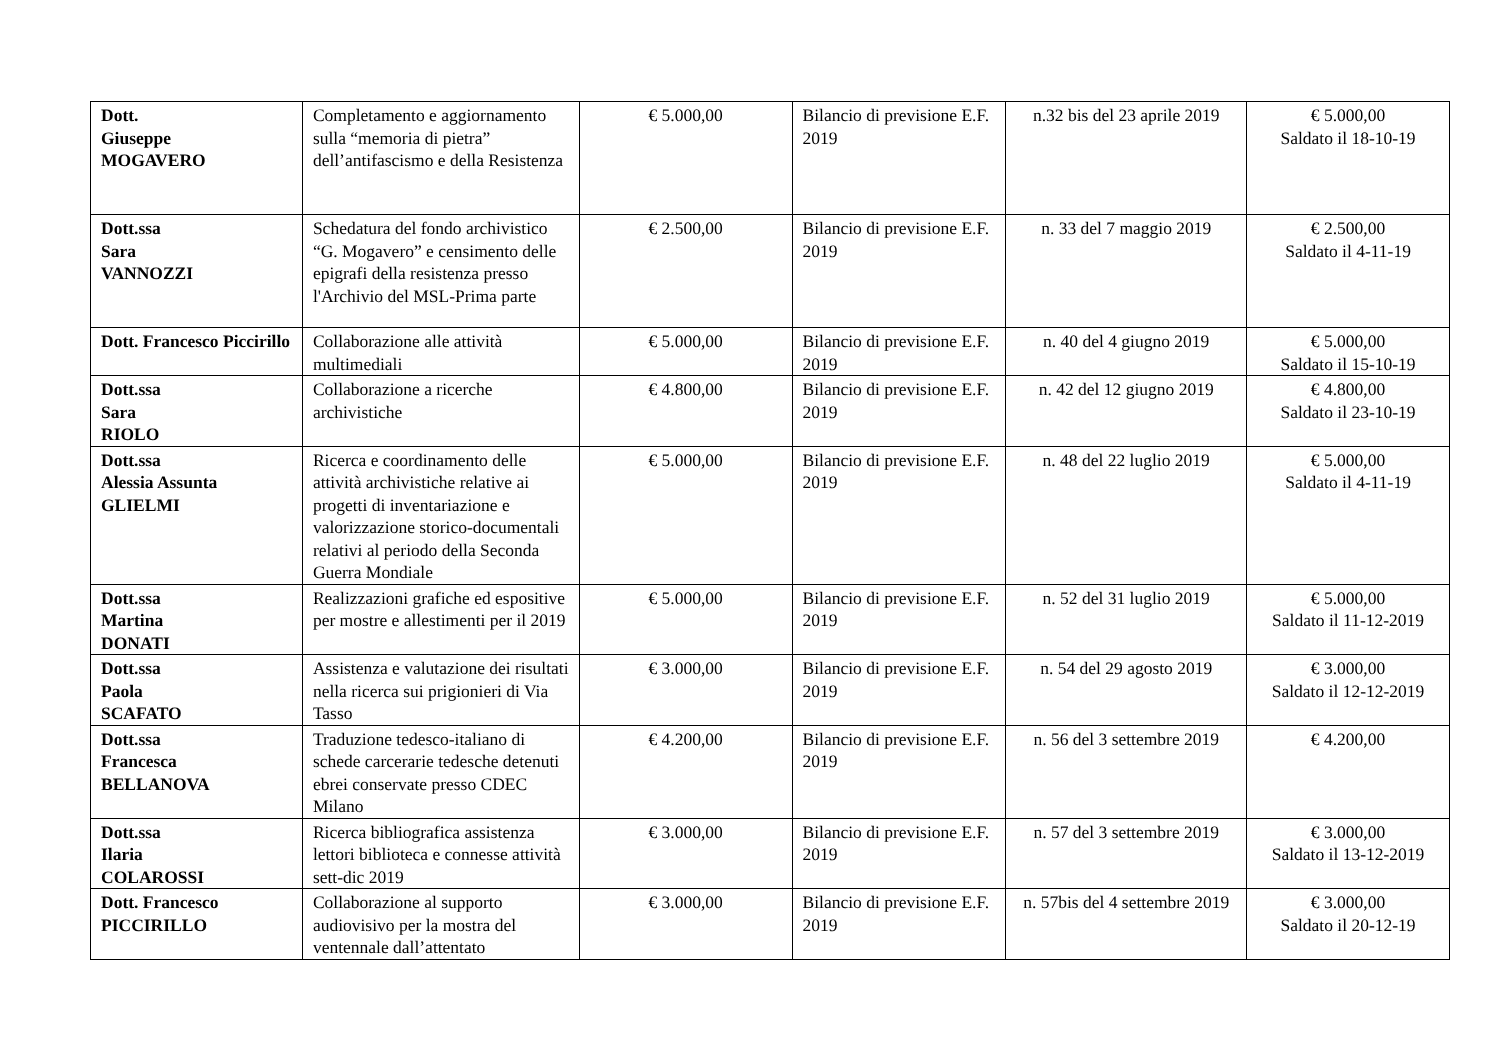| Dott. Giuseppe MOGAVERO | Completamento e aggiornamento sulla “memoria di pietra” dell’antifascismo e della Resistenza | € 5.000,00 | Bilancio di previsione E.F. 2019 | n.32 bis del 23 aprile 2019 | € 5.000,00 Saldato il 18-10-19 |
| Dott.ssa Sara VANNOZZI | Schedatura del fondo archivistico “G. Mogavero” e censimento delle epigrafi della resistenza presso l'Archivio del MSL-Prima parte | € 2.500,00 | Bilancio di previsione E.F. 2019 | n. 33 del 7 maggio 2019 | € 2.500,00 Saldato il 4-11-19 |
| Dott. Francesco Piccirillo | Collaborazione alle attività multimediali | € 5.000,00 | Bilancio di previsione E.F. 2019 | n. 40 del 4 giugno 2019 | € 5.000,00 Saldato il 15-10-19 |
| Dott.ssa Sara RIOLO | Collaborazione a ricerche archivistiche | € 4.800,00 | Bilancio di previsione E.F. 2019 | n. 42 del 12 giugno 2019 | € 4.800,00 Saldato il 23-10-19 |
| Dott.ssa Alessia Assunta GLIELMI | Ricerca e coordinamento delle attività archivistiche relative ai progetti di inventariazione e valorizzazione storico-documentali relativi al periodo della Seconda Guerra Mondiale | € 5.000,00 | Bilancio di previsione E.F. 2019 | n. 48 del 22 luglio 2019 | € 5.000,00 Saldato il 4-11-19 |
| Dott.ssa Martina DONATI | Realizzazioni grafiche ed espositive per mostre e allestimenti per il 2019 | € 5.000,00 | Bilancio di previsione E.F. 2019 | n. 52 del 31 luglio 2019 | € 5.000,00 Saldato il 11-12-2019 |
| Dott.ssa Paola SCAFATO | Assistenza e valutazione dei risultati nella ricerca sui prigionieri di Via Tasso | € 3.000,00 | Bilancio di previsione E.F. 2019 | n. 54 del 29 agosto 2019 | € 3.000,00 Saldato il 12-12-2019 |
| Dott.ssa Francesca BELLANOVA | Traduzione tedesco-italiano di schede carcerarie tedesche detenuti ebrei conservate presso CDEC Milano | € 4.200,00 | Bilancio di previsione E.F. 2019 | n. 56 del 3 settembre 2019 | € 4.200,00 |
| Dott.ssa Ilaria COLAROSSI | Ricerca bibliografica assistenza lettori biblioteca e connesse attività sett-dic 2019 | € 3.000,00 | Bilancio di previsione E.F. 2019 | n. 57 del 3 settembre 2019 | € 3.000,00 Saldato il 13-12-2019 |
| Dott. Francesco PICCIRILLO | Collaborazione al supporto audiovisivo per la mostra del ventennale dall’attentato | € 3.000,00 | Bilancio di previsione E.F. 2019 | n. 57bis del 4 settembre 2019 | € 3.000,00 Saldato il 20-12-19 |